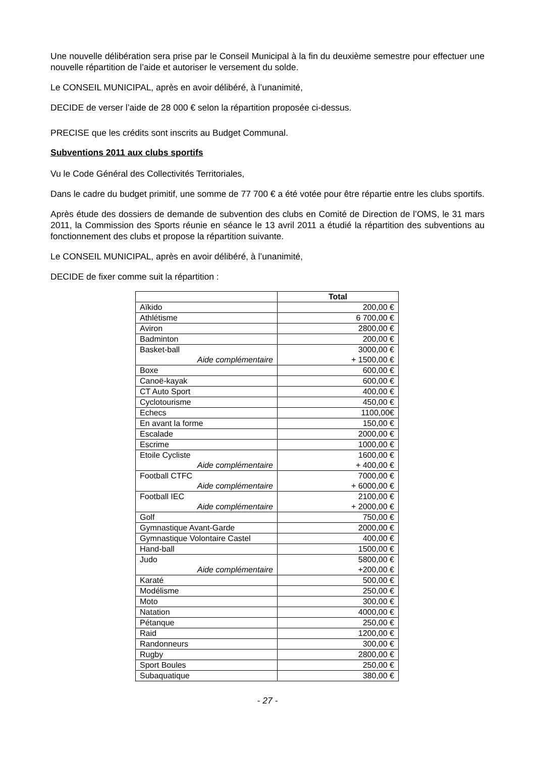Une nouvelle délibération sera prise par le Conseil Municipal à la fin du deuxième semestre pour effectuer une nouvelle répartition de l’aide et autoriser le versement du solde.
Le CONSEIL MUNICIPAL, après en avoir délibéré, à l’unanimité,
DECIDE de verser l’aide de 28 000 € selon la répartition proposée ci-dessus.
PRECISE que les crédits sont inscrits au Budget Communal.
Subventions 2011 aux clubs sportifs
Vu le Code Général des Collectivités Territoriales,
Dans le cadre du budget primitif, une somme de 77 700 € a été votée pour être répartie entre les clubs sportifs.
Après étude des dossiers de demande de subvention des clubs en Comité de Direction de l’OMS, le 31 mars 2011, la Commission des Sports réunie en séance le 13 avril 2011 a étudié la répartition des subventions au fonctionnement des clubs et propose la répartition suivante.
Le CONSEIL MUNICIPAL, après en avoir délibéré, à l’unanimité,
DECIDE de fixer comme suit la répartition :
| | Total |
| --- | --- |
| Aïkido | 200,00 € |
| Athlétisme | 6 700,00 € |
| Aviron | 2800,00 € |
| Badminton | 200,00 € |
| Basket-ball Aide complémentaire | 3000,00 € + 1500,00 € |
| Boxe | 600,00 € |
| Canoë-kayak | 600,00 € |
| CT Auto Sport | 400,00 € |
| Cyclotourisme | 450,00 € |
| Echecs | 1100,00€ |
| En avant la forme | 150,00 € |
| Escalade | 2000,00 € |
| Escrime | 1000,00 € |
| Etoile Cycliste Aide complémentaire | 1600,00 € + 400,00 € |
| Football CTFC Aide complémentaire | 7000,00 € + 6000,00 € |
| Football IEC Aide complémentaire | 2100,00 € + 2000,00 € |
| Golf | 750,00 € |
| Gymnastique Avant-Garde | 2000,00 € |
| Gymnastique Volontaire Castel | 400,00 € |
| Hand-ball | 1500,00 € |
| Judo Aide complémentaire | 5800,00 € +200,00 € |
| Karaté | 500,00 € |
| Modélisme | 250,00 € |
| Moto | 300,00 € |
| Natation | 4000,00 € |
| Pétanque | 250,00 € |
| Raid | 1200,00 € |
| Randonneurs | 300,00 € |
| Rugby | 2800,00 € |
| Sport Boules | 250,00 € |
| Subaquatique | 380,00 € |
- 27 -